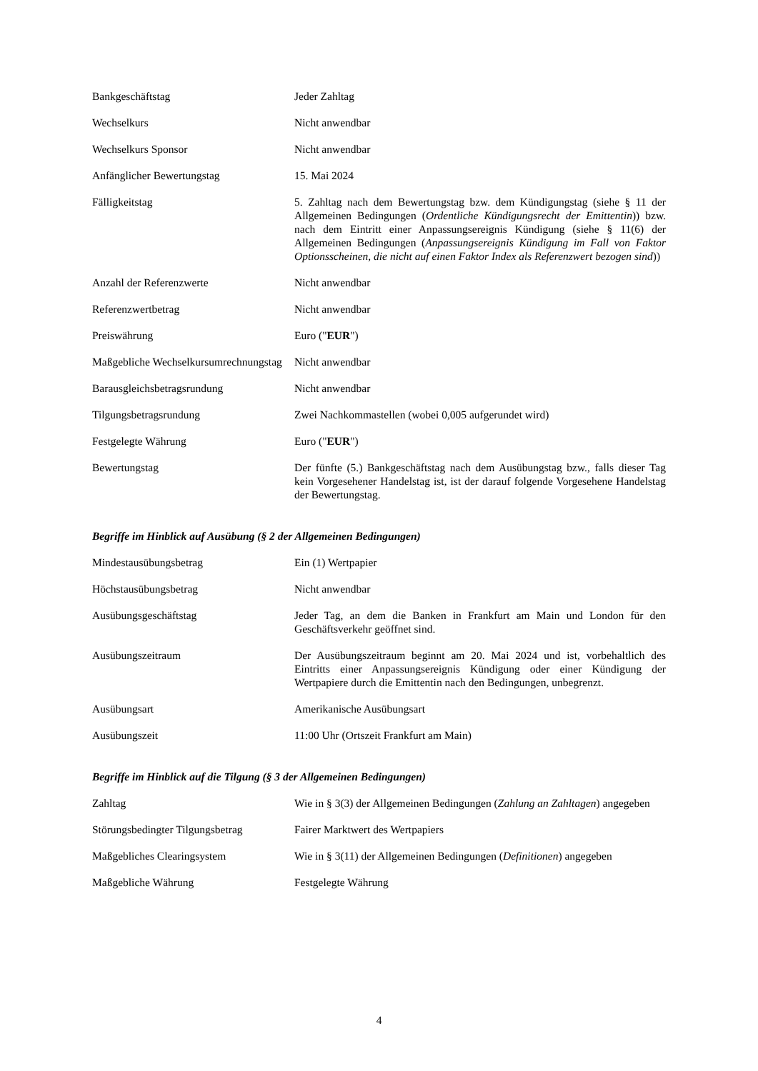| Bankgeschäftstag | Jeder Zahltag |
| Wechselkurs | Nicht anwendbar |
| Wechselkurs Sponsor | Nicht anwendbar |
| Anfänglicher Bewertungstag | 15. Mai 2024 |
| Fälligkeitstag | 5. Zahltag nach dem Bewertungstag bzw. dem Kündigungstag (siehe § 11 der Allgemeinen Bedingungen ( Ordentliche Kündigungsrecht der Emittentin )) bzw. nach dem Eintritt einer Anpassungsereignis Kündigung (siehe § 11(6) der Allgemeinen Bedingungen ( Anpassungsereignis Kündigung im Fall von Faktor Optionsscheinen, die nicht auf einen Faktor Index als Referenzwert bezogen sind )) |
| Anzahl der Referenzwerte | Nicht anwendbar |
| Referenzwertbetrag | Nicht anwendbar |
| Preiswährung | Euro (" EUR ") |
| Maßgebliche Wechselkursumrechnungstag | Nicht anwendbar |
| Barausgleichsbetragsrundung | Nicht anwendbar |
| Tilgungsbetragsrundung | Zwei Nachkommastellen (wobei 0,005 aufgerundet wird) |
| Festgelegte Währung | Euro (" EUR ") |
| Bewertungstag | Der fünfte (5.) Bankgeschäftstag nach dem Ausübungstag bzw., falls dieser Tag kein Vorgesehener Handelstag ist, ist der darauf folgende Vorgesehene Handelstag der Bewertungstag. |
Begriffe im Hinblick auf Ausübung (§ 2 der Allgemeinen Bedingungen)
| Mindestausübungsbetrag | Ein (1) Wertpapier |
| Höchstausübungsbetrag | Nicht anwendbar |
| Ausübungsgeschäftstag | Jeder Tag, an dem die Banken in Frankfurt am Main und London für den Geschäftsverkehr geöffnet sind. |
| Ausübungszeitraum | Der Ausübungszeitraum beginnt am 20. Mai 2024 und ist, vorbehaltlich des Eintritts einer Anpassungsereignis Kündigung oder einer Kündigung der Wertpapiere durch die Emittentin nach den Bedingungen, unbegrenzt. |
| Ausübungsart | Amerikanische Ausübungsart |
| Ausübungszeit | 11:00 Uhr (Ortszeit Frankfurt am Main) |
Begriffe im Hinblick auf die Tilgung (§ 3 der Allgemeinen Bedingungen)
| Zahltag | Wie in § 3(3) der Allgemeinen Bedingungen ( Zahlung an Zahltagen ) angegeben |
| Störungsbedingter Tilgungsbetrag | Fairer Marktwert des Wertpapiers |
| Maßgebliches Clearingsystem | Wie in § 3(11) der Allgemeinen Bedingungen ( Definitionen ) angegeben |
| Maßgebliche Währung | Festgelegte Währung |
4